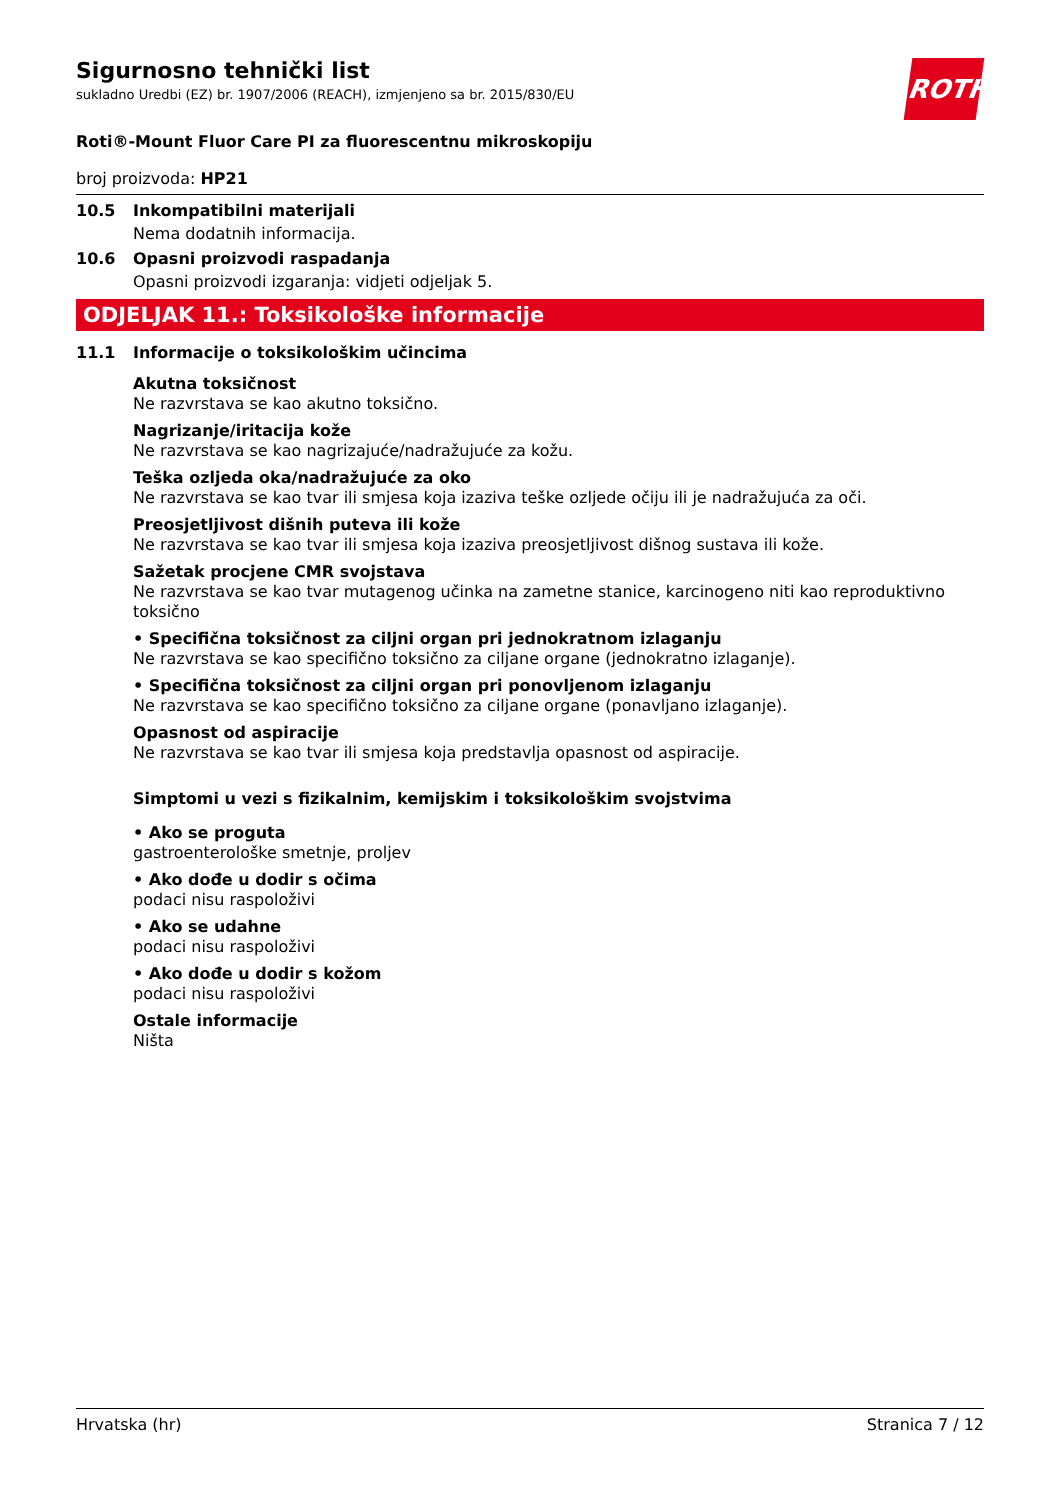Sigurnosno tehnički list
sukladno Uredbi (EZ) br. 1907/2006 (REACH), izmjenjeno sa br. 2015/830/EU
ROTH
Roti®-Mount Fluor Care PI za fluorescentnu mikroskopiju
broj proizvoda: HP21
10.5 Inkompatibilni materijali
Nema dodatnih informacija.
10.6 Opasni proizvodi raspadanja
Opasni proizvodi izgaranja: vidjeti odjeljak 5.
ODJELJAK 11.: Toksikološke informacije
11.1 Informacije o toksikološkim učincima
Akutna toksičnost
Ne razvrstava se kao akutno toksično.
Nagrizanje/iritacija kože
Ne razvrstava se kao nagrizajuće/nadražujuće za kožu.
Teška ozljeda oka/nadražujuće za oko
Ne razvrstava se kao tvar ili smjesa koja izaziva teške ozljede očiju ili je nadražujuća za oči.
Preosjetljivost dišnih puteva ili kože
Ne razvrstava se kao tvar ili smjesa koja izaziva preosjetljivost dišnog sustava ili kože.
Sažetak procjene CMR svojstava
Ne razvrstava se kao tvar mutagenog učinka na zametne stanice, karcinogeno niti kao reproduktivno toksično
• Specifična toksičnost za ciljni organ pri jednokratnom izlaganju
Ne razvrstava se kao specifično toksično za ciljane organe (jednokratno izlaganje).
• Specifična toksičnost za ciljni organ pri ponovljenom izlaganju
Ne razvrstava se kao specifično toksično za ciljane organe (ponavljano izlaganje).
Opasnost od aspiracije
Ne razvrstava se kao tvar ili smjesa koja predstavlja opasnost od aspiracije.
Simptomi u vezi s fizikalnim, kemijskim i toksikološkim svojstvima
• Ako se proguta
gastroenterološke smetnje, proljev
• Ako dođe u dodir s očima
podaci nisu raspoloživi
• Ako se udahne
podaci nisu raspoloživi
• Ako dođe u dodir s kožom
podaci nisu raspoloživi
Ostale informacije
Ništa
Hrvatska (hr) Stranica 7 / 12